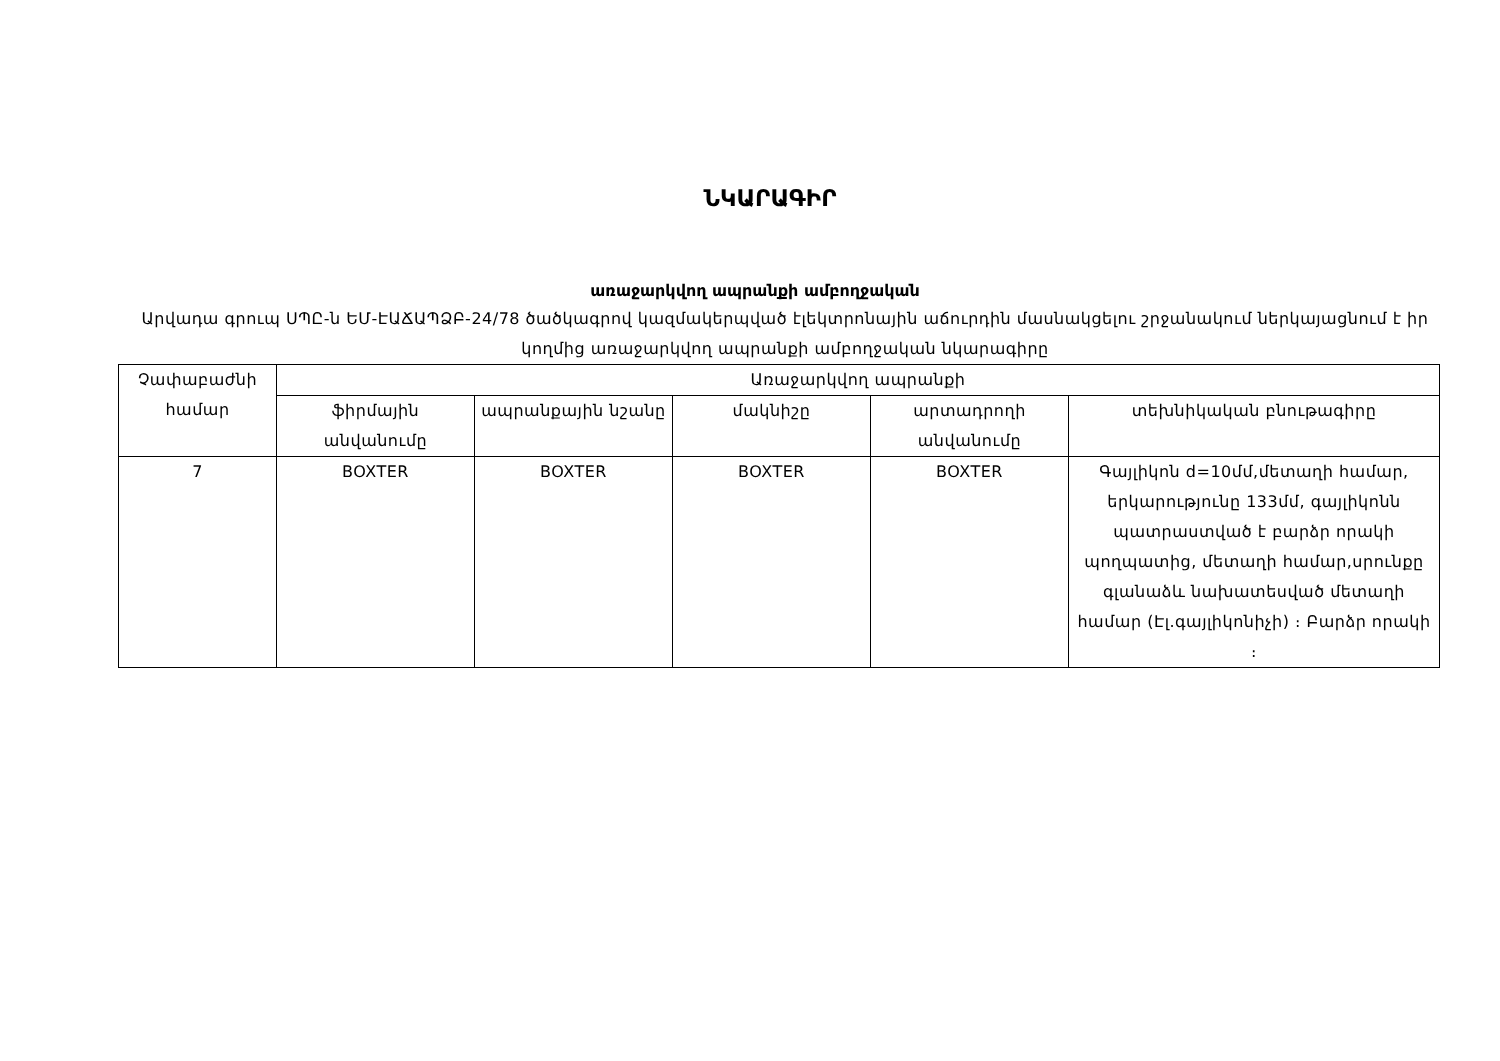ՆԿԱՐԱԳԻՐ
առաջարկվող ապրանքի ամբողջական
Արվադա գրուպ ՍՊԸ-ն ԵՄ-ԷԱՃԱՊՁԲ-24/78 ծածկագրով կազմակերպված էլեկտրոնային աճուրդին մասնակցելու շրջանակում ներկայացնում է իր կողմից առաջարկվող ապրանքի ամբողջական նկարագիրը
| Չափաբաժնի համար | Առաջարկվող ապրանքի | | | | |
| --- | --- | --- | --- | --- | --- |
| | ֆիրմային անվանումը | ապրանքային նշանը | մակնիշը | արտադրողի անվանումը | տեխնիկական բնութագիրը |
| 7 | BOXTER | BOXTER | BOXTER | BOXTER | Գայլիկոն d=10մմ,մետաղի համար, երկարությունը 133մմ, գայլիկոնն պատրաստված է բարձր որակի պողպատից, մետաղի համար,սրունքը գլանաձև նախատեսված մետաղի համար (Էլ.գայլիկոնիչի) ։ Բարձր որակի ։ |